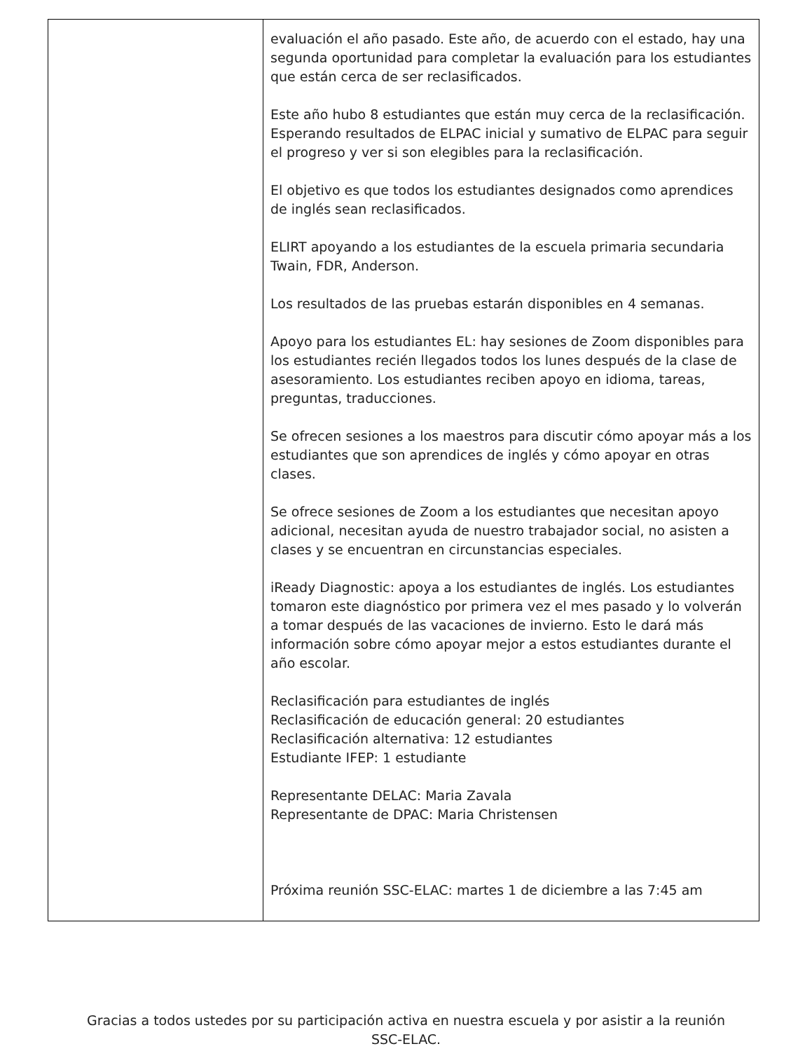| | evaluación el año pasado. Este año, de acuerdo con el estado, hay una segunda oportunidad para completar la evaluación para los estudiantes que están cerca de ser reclasificados. Este año hubo 8 estudiantes que están muy cerca de la reclasificación. Esperando resultados de ELPAC inicial y sumativo de ELPAC para seguir el progreso y ver si son elegibles para la reclasificación. El objetivo es que todos los estudiantes designados como aprendices de inglés sean reclasificados. ELIRT apoyando a los estudiantes de la escuela primaria secundaria Twain, FDR, Anderson. Los resultados de las pruebas estarán disponibles en 4 semanas. Apoyo para los estudiantes EL: hay sesiones de Zoom disponibles para los estudiantes recién llegados todos los lunes después de la clase de asesoramiento. Los estudiantes reciben apoyo en idioma, tareas, preguntas, traducciones. Se ofrecen sesiones a los maestros para discutir cómo apoyar más a los estudiantes que son aprendices de inglés y cómo apoyar en otras clases. Se ofrece sesiones de Zoom a los estudiantes que necesitan apoyo adicional, necesitan ayuda de nuestro trabajador social, no asisten a clases y se encuentran en circunstancias especiales. iReady Diagnostic: apoya a los estudiantes de inglés. Los estudiantes tomaron este diagnóstico por primera vez el mes pasado y lo volverán a tomar después de las vacaciones de invierno. Esto le dará más información sobre cómo apoyar mejor a estos estudiantes durante el año escolar. Reclasificación para estudiantes de inglés Reclasificación de educación general: 20 estudiantes Reclasificación alternativa: 12 estudiantes Estudiante IFEP: 1 estudiante Representante DELAC: Maria Zavala Representante de DPAC: Maria Christensen Próxima reunión SSC-ELAC: martes 1 de diciembre a las 7:45 am |
Gracias a todos ustedes por su participación activa en nuestra escuela y por asistir a la reunión SSC-ELAC.